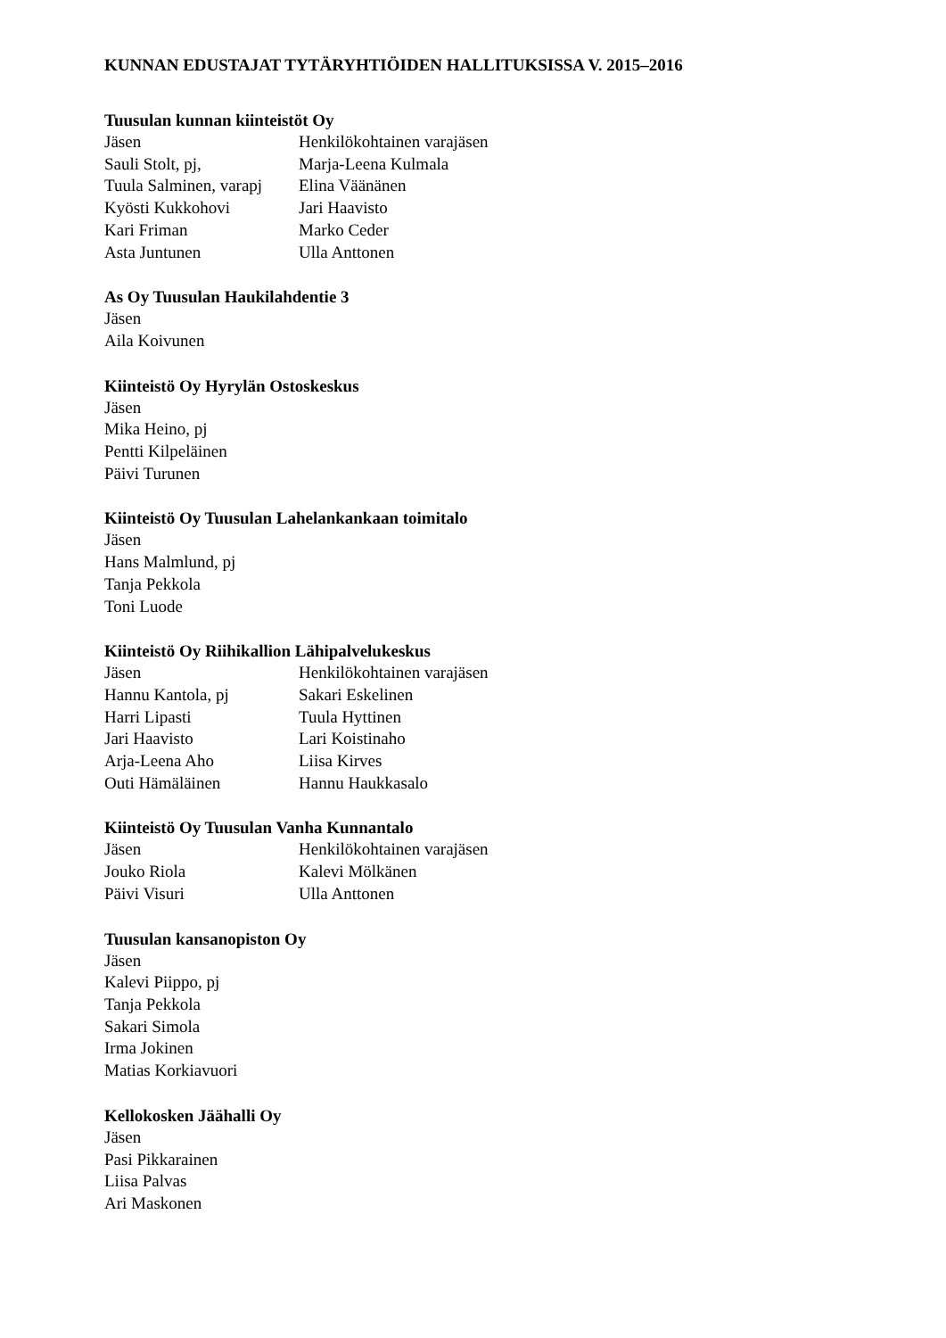KUNNAN EDUSTAJAT TYTÄRYHTIÖIDEN HALLITUKSISSA V. 2015–2016
Tuusulan kunnan kiinteistöt Oy
| Jäsen | Henkilökohtainen varajäsen |
| Sauli Stolt, pj, | Marja-Leena Kulmala |
| Tuula Salminen, varapj | Elina Väänänen |
| Kyösti Kukkohovi | Jari Haavisto |
| Kari Friman | Marko Ceder |
| Asta Juntunen | Ulla Anttonen |
As Oy Tuusulan Haukilahdentie 3
Jäsen
Aila Koivunen
Kiinteistö Oy Hyrylän Ostoskeskus
Jäsen
Mika Heino, pj
Pentti Kilpeläinen
Päivi Turunen
Kiinteistö Oy Tuusulan Lahelankankaan toimitalo
Jäsen
Hans Malmlund, pj
Tanja Pekkola
Toni Luode
Kiinteistö Oy Riihikallion Lähipalvelukeskus
| Jäsen | Henkilökohtainen varajäsen |
| Hannu Kantola, pj | Sakari Eskelinen |
| Harri Lipasti | Tuula Hyttinen |
| Jari Haavisto | Lari Koistinaho |
| Arja-Leena Aho | Liisa Kirves |
| Outi Hämäläinen | Hannu Haukkasalo |
Kiinteistö Oy Tuusulan Vanha Kunnantalo
| Jäsen | Henkilökohtainen varajäsen |
| Jouko Riola | Kalevi Mölkänen |
| Päivi Visuri | Ulla Anttonen |
Tuusulan kansanopiston Oy
Jäsen
Kalevi Piippo, pj
Tanja Pekkola
Sakari Simola
Irma Jokinen
Matias Korkiavuori
Kellokosken Jäähalli Oy
Jäsen
Pasi Pikkarainen
Liisa Palvas
Ari Maskonen